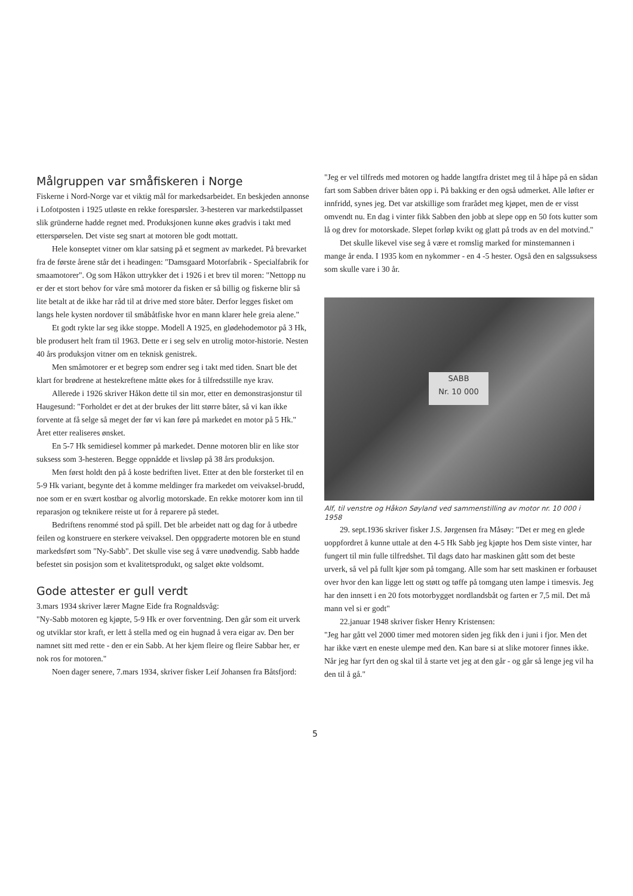Målgruppen var småfiskeren i Norge
Fiskerne i Nord-Norge var et viktig mål for markedsarbeidet. En beskjeden annonse i Lofotposten i 1925 utløste en rekke forespørsler. 3-hesteren var markedstilpasset slik gründerne hadde regnet med. Produksjonen kunne økes gradvis i takt med etterspørselen. Det viste seg snart at motoren ble godt mottatt.
Hele konseptet vitner om klar satsing på et segment av markedet. På brevarket fra de første årene står det i headingen: "Damsgaard Motorfabrik - Specialfabrik for smaamotorer". Og som Håkon uttrykker det i 1926 i et brev til moren: "Nettopp nu er der et stort behov for våre små motorer da fisken er så billig og fiskerne blir så lite betalt at de ikke har råd til at drive med store båter. Derfor legges fisket om langs hele kysten nordover til småbåtfiske hvor en mann klarer hele greia alene."
Et godt rykte lar seg ikke stoppe. Modell A 1925, en glødehodemotor på 3 Hk, ble produsert helt fram til 1963. Dette er i seg selv en utrolig motor-historie. Nesten 40 års produksjon vitner om en teknisk genistrek.
Men småmotorer er et begrep som endrer seg i takt med tiden. Snart ble det klart for brødrene at hestekreftene måtte økes for å tilfredsstille nye krav.
Allerede i 1926 skriver Håkon dette til sin mor, etter en demonstrasjonstur til Haugesund: "Forholdet er det at der brukes der litt større båter, så vi kan ikke forvente at få selge så meget der før vi kan føre på markedet en motor på 5 Hk." Året etter realiseres ønsket.
En 5-7 Hk semidiesel kommer på markedet. Denne motoren blir en like stor suksess som 3-hesteren. Begge oppnådde et livsløp på 38 års produksjon.
Men først holdt den på å koste bedriften livet. Etter at den ble forsterket til en 5-9 Hk variant, begynte det å komme meldinger fra markedet om veivaksel-brudd, noe som er en svært kostbar og alvorlig motorskade. En rekke motorer kom inn til reparasjon og teknikere reiste ut for å reparere på stedet.
Bedriftens renommé stod på spill. Det ble arbeidet natt og dag for å utbedre feilen og konstruere en sterkere veivaksel. Den oppgraderte motoren ble en stund markedsført som "Ny-Sabb". Det skulle vise seg å være unødvendig. Sabb hadde befestet sin posisjon som et kvalitetsprodukt, og salget økte voldsomt.
Gode attester er gull verdt
3.mars 1934 skriver lærer Magne Eide fra Rognaldsvåg:
"Ny-Sabb motoren eg kjøpte, 5-9 Hk er over forventning. Den går som eit urverk og utviklar stor kraft, er lett å stella med og ein hugnad å vera eigar av. Den ber namnet sitt med rette - den er ein Sabb. At her kjem fleire og fleire Sabbar her, er nok ros for motoren."
Noen dager senere, 7.mars 1934, skriver fisker Leif Johansen fra Båtsfjord:
"Jeg er vel tilfreds med motoren og hadde langtfra dristet meg til å håpe på en sådan fart som Sabben driver båten opp i. På bakking er den også udmerket. Alle løfter er innfridd, synes jeg. Det var atskillige som frarådet meg kjøpet, men de er visst omvendt nu. En dag i vinter fikk Sabben den jobb at slepe opp en 50 fots kutter som lå og drev for motorskade. Slepet forløp kvikt og glatt på trods av en del motvind."
Det skulle likevel vise seg å være et romslig marked for minstemannen i mange år enda. I 1935 kom en nykommer - en 4 -5 hester. Også den en salgssuksess som skulle vare i 30 år.
SABB
Nr. 10 000
Alf, til venstre og Håkon Søyland ved sammenstilling av motor nr. 10 000 i 1958
29. sept.1936 skriver fisker J.S. Jørgensen fra Måsøy: "Det er meg en glede uoppfordret å kunne uttale at den 4-5 Hk Sabb jeg kjøpte hos Dem siste vinter, har fungert til min fulle tilfredshet. Til dags dato har maskinen gått som det beste urverk, så vel på fullt kjør som på tomgang. Alle som har sett maskinen er forbauset over hvor den kan ligge lett og støtt og tøffe på tomgang uten lampe i timesvis. Jeg har den innsett i en 20 fots motorbygget nordlandsbåt og farten er 7,5 mil. Det må mann vel si er godt"
22.januar 1948 skriver fisker Henry Kristensen:
"Jeg har gått vel 2000 timer med motoren siden jeg fikk den i juni i fjor. Men det har ikke vært en eneste ulempe med den. Kan bare si at slike motorer finnes ikke. Når jeg har fyrt den og skal til å starte vet jeg at den går - og går så lenge jeg vil ha den til å gå."
5